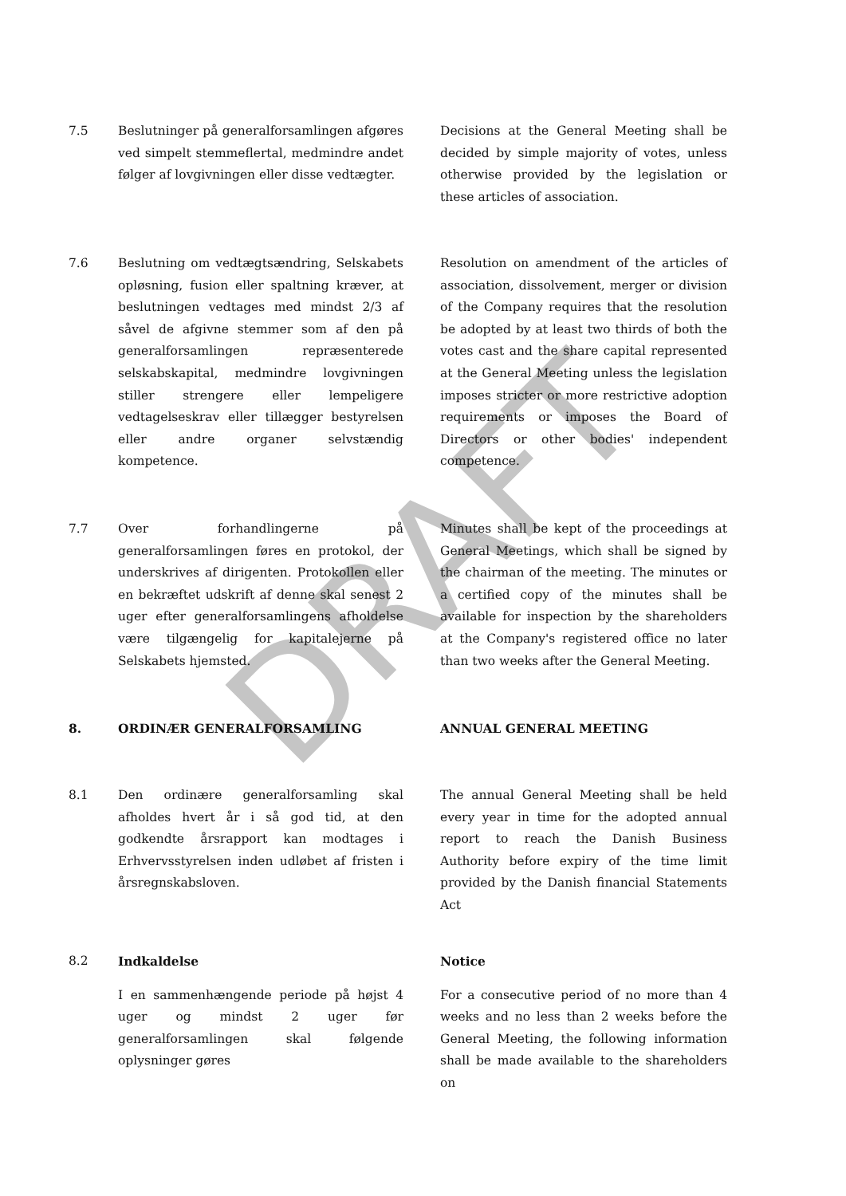DRAFT
7.5 Beslutninger på generalforsamlingen afgøres ved simpelt stemmeflertal, medmindre andet følger af lovgivningen eller disse vedtægter.
Decisions at the General Meeting shall be decided by simple majority of votes, unless otherwise provided by the legislation or these articles of association.
7.6 Beslutning om vedtægtsændring, Selskabets opløsning, fusion eller spaltning kræver, at beslutningen vedtages med mindst 2/3 af såvel de afgivne stemmer som af den på generalforsamlingen repræsenterede selskabskapital, medmindre lovgivningen stiller strengere eller lempeligere vedtagelseskrav eller tillægger bestyrelsen eller andre organer selvstændig kompetence.
Resolution on amendment of the articles of association, dissolvement, merger or division of the Company requires that the resolution be adopted by at least two thirds of both the votes cast and the share capital represented at the General Meeting unless the legislation imposes stricter or more restrictive adoption requirements or imposes the Board of Directors or other bodies' independent competence.
7.7 Over forhandlingerne på generalforsamlingen føres en protokol, der underskrives af dirigenten. Protokollen eller en bekræftet udskrift af denne skal senest 2 uger efter generalforsamlingens afholdelse være tilgængelig for kapitalejerne på Selskabets hjemsted.
Minutes shall be kept of the proceedings at General Meetings, which shall be signed by the chairman of the meeting. The minutes or a certified copy of the minutes shall be available for inspection by the shareholders at the Company's registered office no later than two weeks after the General Meeting.
8. ORDINÆR GENERALFORSAMLING ANNUAL GENERAL MEETING
8.1 Den ordinære generalforsamling skal afholdes hvert år i så god tid, at den godkendte årsrapport kan modtages i Erhvervsstyrelsen inden udløbet af fristen i årsregnskabsloven.
The annual General Meeting shall be held every year in time for the adopted annual report to reach the Danish Business Authority before expiry of the time limit provided by the Danish financial Statements Act
8.2 Indkaldelse
I en sammenhængende periode på højst 4 uger og mindst 2 uger før generalforsamlingen skal følgende oplysninger gøres
Notice
For a consecutive period of no more than 4 weeks and no less than 2 weeks before the General Meeting, the following information shall be made available to the shareholders on